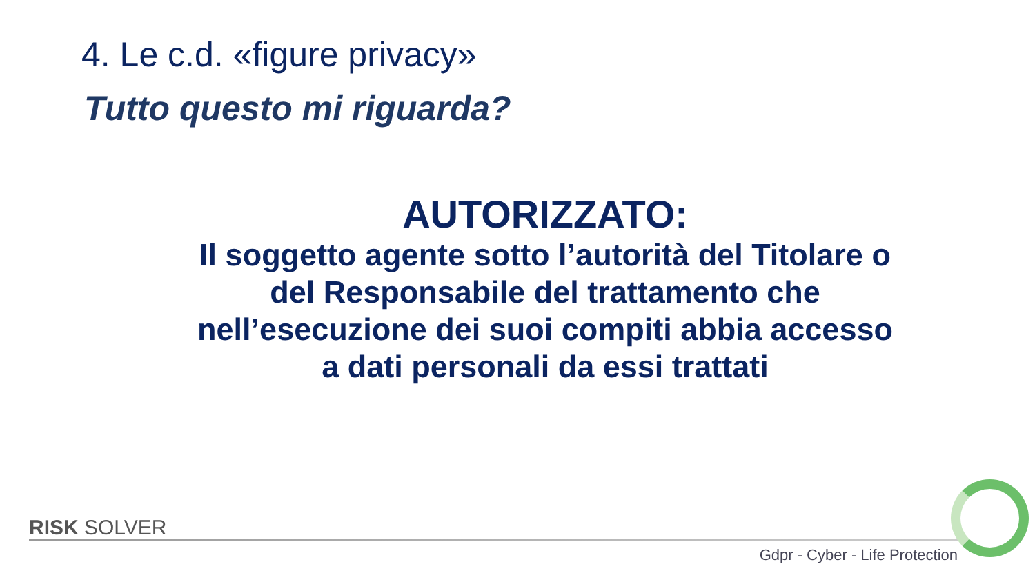4. Le c.d. «figure privacy»
Tutto questo mi riguarda?
AUTORIZZATO:
Il soggetto agente sotto l’autorità del Titolare o del Responsabile del trattamento che nell’esecuzione dei suoi compiti abbia accesso a dati personali da essi trattati
RISK SOLVER
Gdpr - Cyber - Life Protection